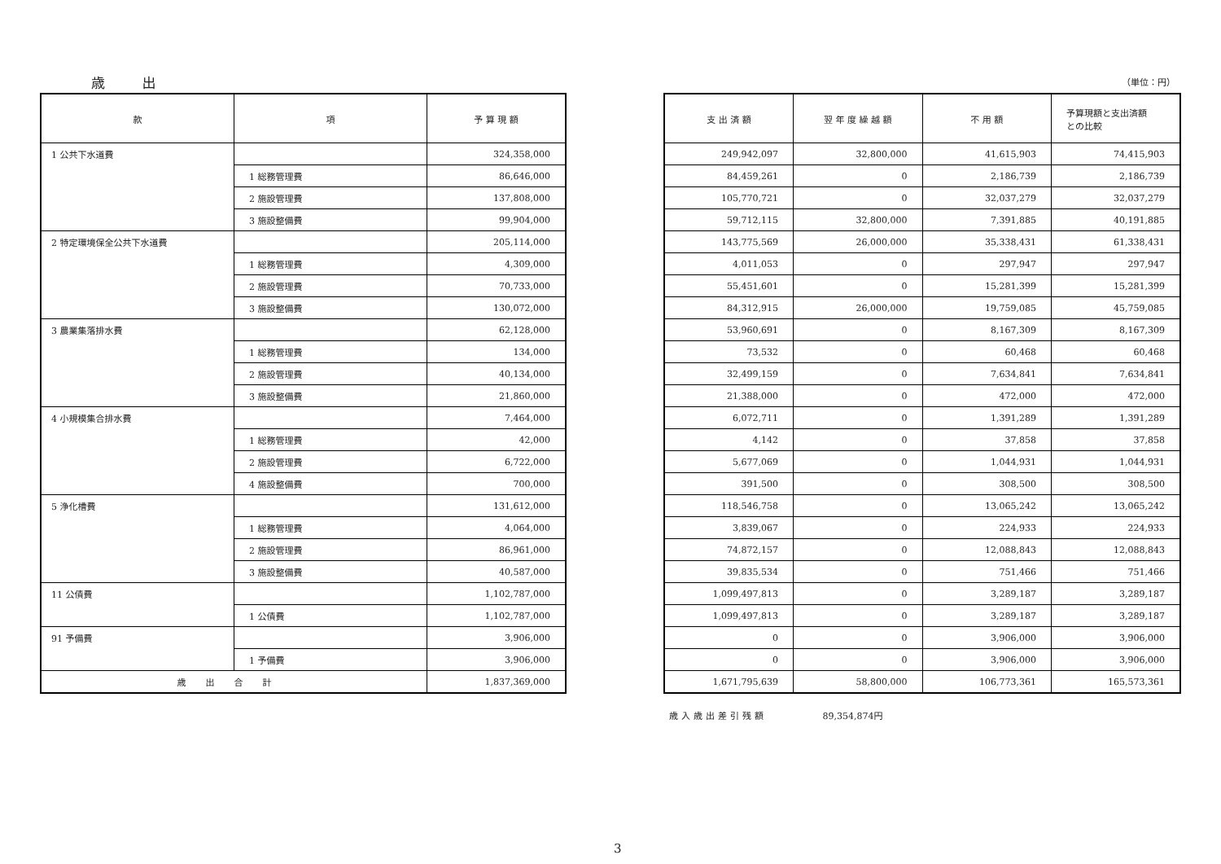歳 出 （単位：円）
| 款 | 項 | 予 算 現 額 |
| --- | --- | --- |
| 1 公共下水道費 | | 324,358,000 |
| | 1 総務管理費 | 86,646,000 |
| | 2 施設管理費 | 137,808,000 |
| | 3 施設整備費 | 99,904,000 |
| 2 特定環境保全公共下水道費 | | 205,114,000 |
| | 1 総務管理費 | 4,309,000 |
| | 2 施設管理費 | 70,733,000 |
| | 3 施設整備費 | 130,072,000 |
| 3 農業集落排水費 | | 62,128,000 |
| | 1 総務管理費 | 134,000 |
| | 2 施設管理費 | 40,134,000 |
| | 3 施設整備費 | 21,860,000 |
| 4 小規模集合排水費 | | 7,464,000 |
| | 1 総務管理費 | 42,000 |
| | 2 施設管理費 | 6,722,000 |
| | 4 施設整備費 | 700,000 |
| 5 浄化槽費 | | 131,612,000 |
| | 1 総務管理費 | 4,064,000 |
| | 2 施設管理費 | 86,961,000 |
| | 3 施設整備費 | 40,587,000 |
| 11 公債費 | | 1,102,787,000 |
| | 1 公債費 | 1,102,787,000 |
| 91 予備費 | | 3,906,000 |
| | 1 予備費 | 3,906,000 |
| 歳出合計 | | 1,837,369,000 |
| 支 出 済 額 | 翌 年 度 繰 越 額 | 不 用 額 | 予算現額と支出済額 との比較 |
| --- | --- | --- | --- |
| 249,942,097 | 32,800,000 | 41,615,903 | 74,415,903 |
| 84,459,261 | 0 | 2,186,739 | 2,186,739 |
| 105,770,721 | 0 | 32,037,279 | 32,037,279 |
| 59,712,115 | 32,800,000 | 7,391,885 | 40,191,885 |
| 143,775,569 | 26,000,000 | 35,338,431 | 61,338,431 |
| 4,011,053 | 0 | 297,947 | 297,947 |
| 55,451,601 | 0 | 15,281,399 | 15,281,399 |
| 84,312,915 | 26,000,000 | 19,759,085 | 45,759,085 |
| 53,960,691 | 0 | 8,167,309 | 8,167,309 |
| 73,532 | 0 | 60,468 | 60,468 |
| 32,499,159 | 0 | 7,634,841 | 7,634,841 |
| 21,388,000 | 0 | 472,000 | 472,000 |
| 6,072,711 | 0 | 1,391,289 | 1,391,289 |
| 4,142 | 0 | 37,858 | 37,858 |
| 5,677,069 | 0 | 1,044,931 | 1,044,931 |
| 391,500 | 0 | 308,500 | 308,500 |
| 118,546,758 | 0 | 13,065,242 | 13,065,242 |
| 3,839,067 | 0 | 224,933 | 224,933 |
| 74,872,157 | 0 | 12,088,843 | 12,088,843 |
| 39,835,534 | 0 | 751,466 | 751,466 |
| 1,099,497,813 | 0 | 3,289,187 | 3,289,187 |
| 1,099,497,813 | 0 | 3,289,187 | 3,289,187 |
| 0 | 0 | 3,906,000 | 3,906,000 |
| 0 | 0 | 3,906,000 | 3,906,000 |
| 1,671,795,639 | 58,800,000 | 106,773,361 | 165,573,361 |
歳入歳出差引残額 89,354,874円
3